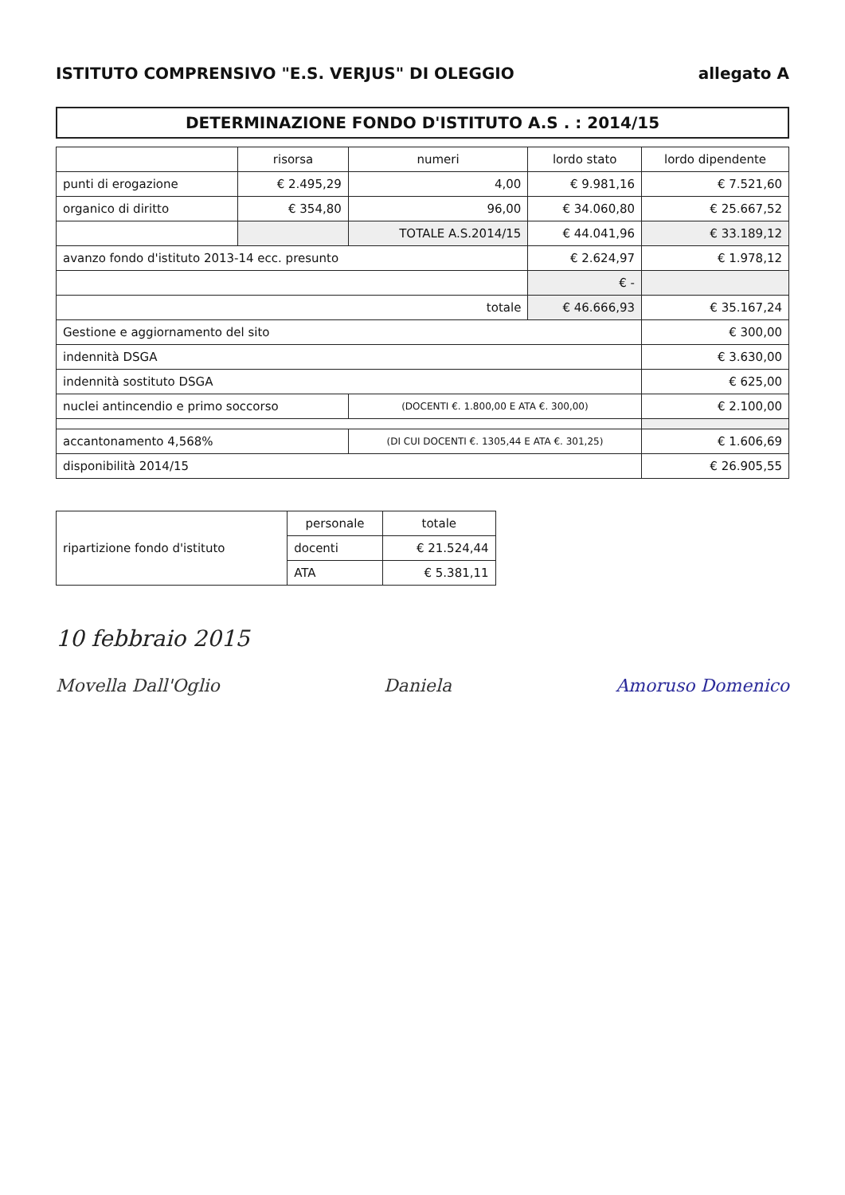ISTITUTO COMPRENSIVO "E.S. VERJUS" DI OLEGGIO allegato A
DETERMINAZIONE FONDO D'ISTITUTO A.S . : 2014/15
| | risorsa | numeri | lordo stato | lordo dipendente |
| --- | --- | --- | --- | --- |
| punti di erogazione | € 2.495,29 | 4,00 | € 9.981,16 | € 7.521,60 |
| organico di diritto | € 354,80 | 96,00 | € 34.060,80 | € 25.667,52 |
| | | TOTALE A.S.2014/15 | € 44.041,96 | € 33.189,12 |
| avanzo fondo d'istituto 2013-14 ecc. presunto | | | € 2.624,97 | € 1.978,12 |
| | | | € - | |
| totale | | | € 46.666,93 | € 35.167,24 |
| Gestione e aggiornamento del sito | | | | € 300,00 |
| indennità DSGA | | | | € 3.630,00 |
| indennità sostituto DSGA | | | | € 625,00 |
| nuclei antincendio e primo soccorso | | (DOCENTI €. 1.800,00 E ATA €. 300,00) | | € 2.100,00 |
| accantonamento 4,568% | | (DI CUI DOCENTI €. 1305,44 E ATA €. 301,25) | | € 1.606,69 |
| disponibilità 2014/15 | | | | € 26.905,55 |
| ripartizione fondo d'istituto | personale | totale |
| | docenti | € 21.524,44 |
| | ATA | € 5.381,11 |
10 febbraio 2015
Movella Dall'Oglio Daniela Amoruso Domenico